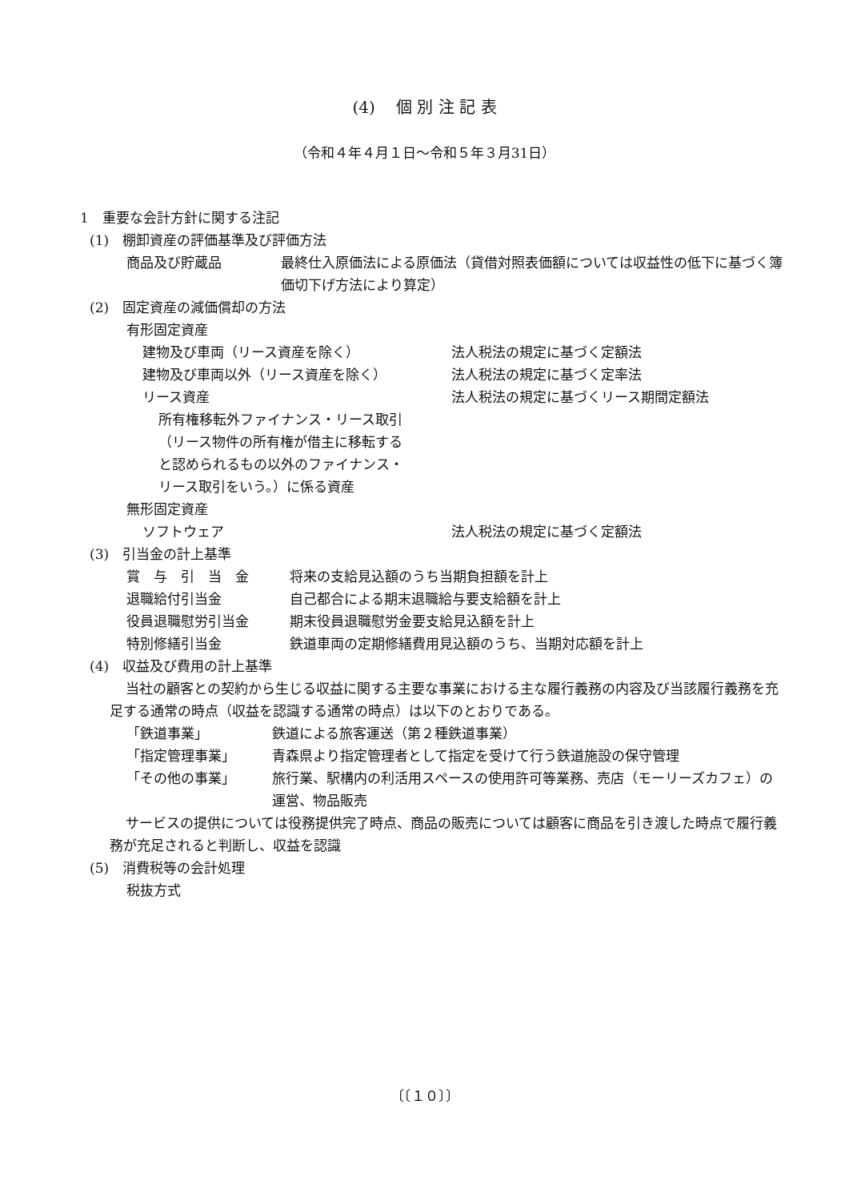(4)　 個 別 注 記 表
（令和４年４月１日～令和５年３月31日）
1　重要な会計方針に関する注記
(1)　棚卸資産の評価基準及び評価方法
商品及び貯蔵品 最終仕入原価法による原価法（貸借対照表価額については収益性の低下に基づく簿価切下げ方法により算定）
(2)　固定資産の減価償却の方法
有形固定資産
建物及び車両（リース資産を除く） 法人税法の規定に基づく定額法
建物及び車両以外（リース資産を除く） 法人税法の規定に基づく定率法
リース資産 法人税法の規定に基づくリース期間定額法
所有権移転外ファイナンス・リース取引（リース物件の所有権が借主に移転すると認められるもの以外のファイナンス・リース取引をいう。）に係る資産
無形固定資産
ソフトウェア 法人税法の規定に基づく定額法
(3)　引当金の計上基準
賞　与　引　当　金 将来の支給見込額のうち当期負担額を計上
退職給付引当金 自己都合による期末退職給与要支給額を計上
役員退職慰労引当金 期末役員退職慰労金要支給見込額を計上
特別修繕引当金 鉄道車両の定期修繕費用見込額のうち、当期対応額を計上
(4)　収益及び費用の計上基準
当社の顧客との契約から生じる収益に関する主要な事業における主な履行義務の内容及び当該履行義務を充足する通常の時点（収益を認識する通常の時点）は以下のとおりである。
「鉄道事業」 鉄道による旅客運送（第２種鉄道事業）
「指定管理事業」 青森県より指定管理者として指定を受けて行う鉄道施設の保守管理
「その他の事業」 旅行業、駅構内の利活用スペースの使用許可等業務、売店（モーリーズカフェ）の運営、物品販売
サービスの提供については役務提供完了時点、商品の販売については顧客に商品を引き渡した時点で履行義務が充足されると判断し、収益を認識
(5)　消費税等の会計処理
税抜方式
〔〔１０〕〕